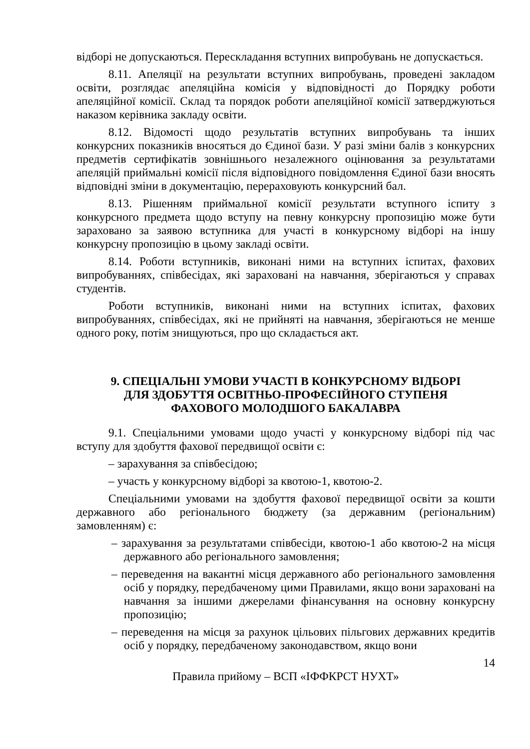відборі не допускаються. Перескладання вступних випробувань не допускається.
8.11. Апеляції на результати вступних випробувань, проведені закладом освіти, розглядає апеляційна комісія у відповідності до Порядку роботи апеляційної комісії. Склад та порядок роботи апеляційної комісії затверджуються наказом керівника закладу освіти.
8.12. Відомості щодо результатів вступних випробувань та інших конкурсних показників вносяться до Єдиної бази. У разі зміни балів з конкурсних предметів сертифікатів зовнішнього незалежного оцінювання за результатами апеляцій приймальні комісії після відповідного повідомлення Єдиної бази вносять відповідні зміни в документацію, перераховують конкурсний бал.
8.13. Рішенням приймальної комісії результати вступного іспиту з конкурсного предмета щодо вступу на певну конкурсну пропозицію може бути зараховано за заявою вступника для участі в конкурсному відборі на іншу конкурсну пропозицію в цьому закладі освіти.
8.14. Роботи вступників, виконані ними на вступних іспитах, фахових випробуваннях, співбесідах, які зараховані на навчання, зберігаються у справах студентів.
Роботи вступників, виконані ними на вступних іспитах, фахових випробуваннях, співбесідах, які не прийняті на навчання, зберігаються не менше одного року, потім знищуються, про що складається акт.
9. СПЕЦІАЛЬНІ УМОВИ УЧАСТІ В КОНКУРСНОМУ ВІДБОРІ
ДЛЯ ЗДОБУТТЯ ОСВІТНЬО-ПРОФЕСІЙНОГО СТУПЕНЯ
ФАХОВОГО МОЛОДШОГО БАКАЛАВРА
9.1. Спеціальними умовами щодо участі у конкурсному відборі під час вступу для здобуття фахової передвищої освіти є:
– зарахування за співбесідою;
– участь у конкурсному відборі за квотою-1, квотою-2.
Спеціальними умовами на здобуття фахової передвищої освіти за кошти державного або регіонального бюджету (за державним (регіональним) замовленням) є:
– зарахування за результатами співбесіди, квотою-1 або квотою-2 на місця державного або регіонального замовлення;
– переведення на вакантні місця державного або регіонального замовлення осіб у порядку, передбаченому цими Правилами, якщо вони зараховані на навчання за іншими джерелами фінансування на основну конкурсну пропозицію;
– переведення на місця за рахунок цільових пільгових державних кредитів осіб у порядку, передбаченому законодавством, якщо вони
14
Правила прийому – ВСП «ІФФКРСТ НУХТ»